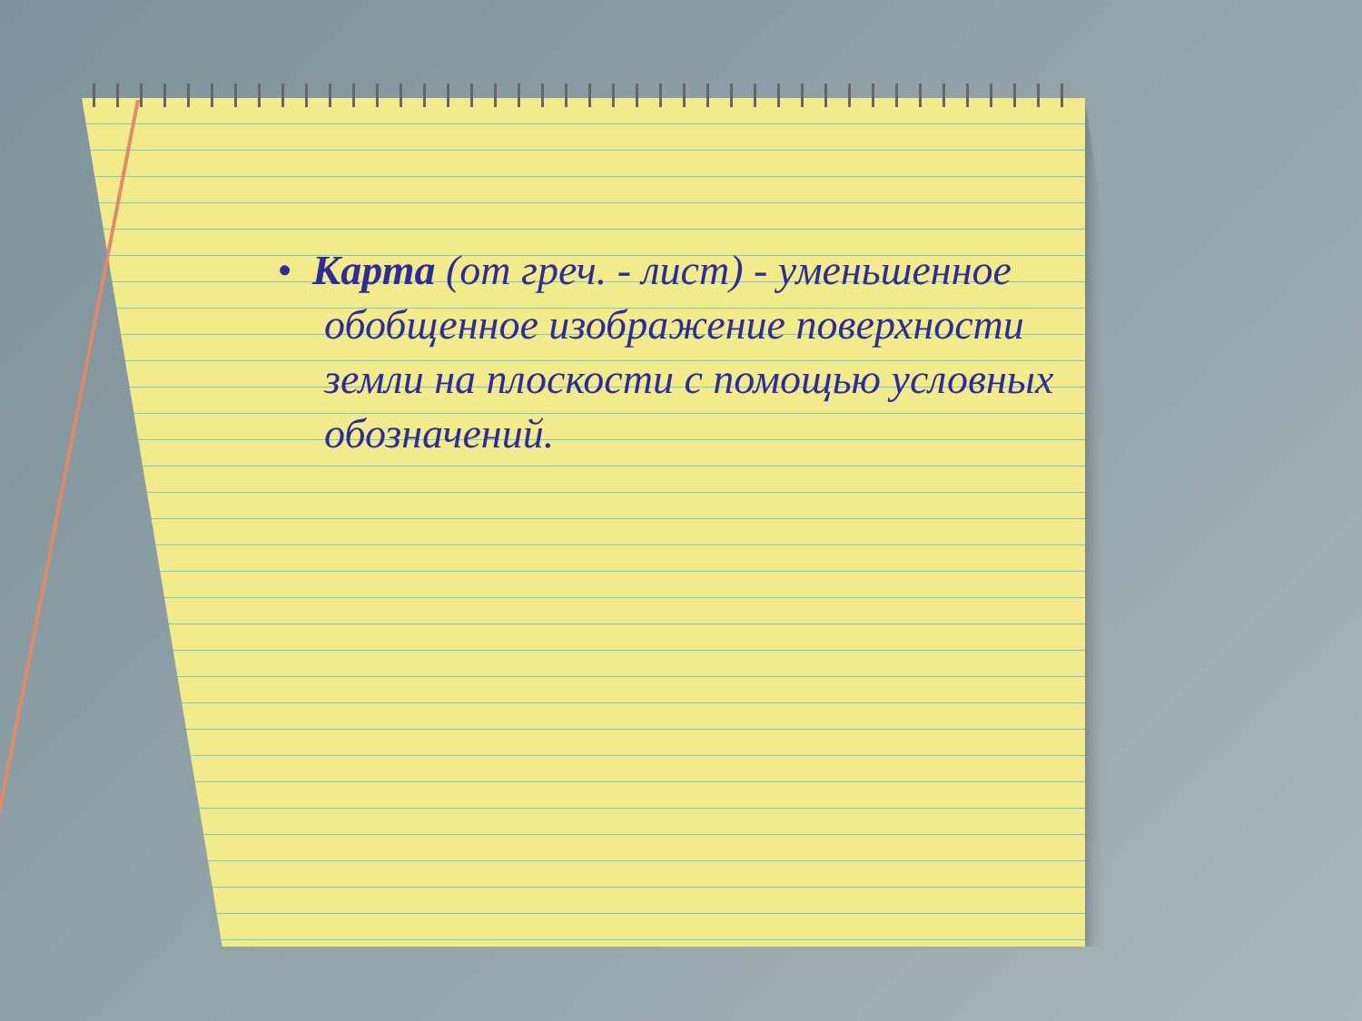• Карта (от греч. - лист) - уменьшенное обобщенное изображение поверхности земли на плоскости с помощью условных обозначений.